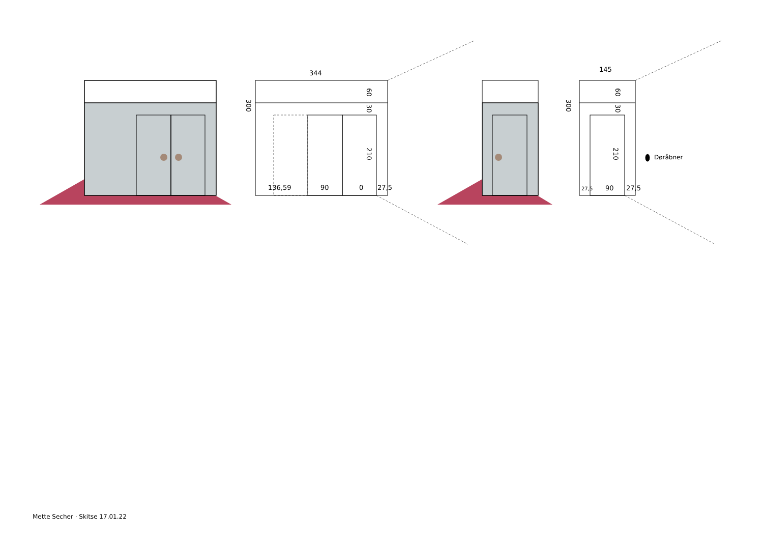344
145
136,59
90
0
27,5
27,5
90
27,5
300
60
30
210
300
60
30
210
Døråbner
Mette Secher · Skitse 17.01.22